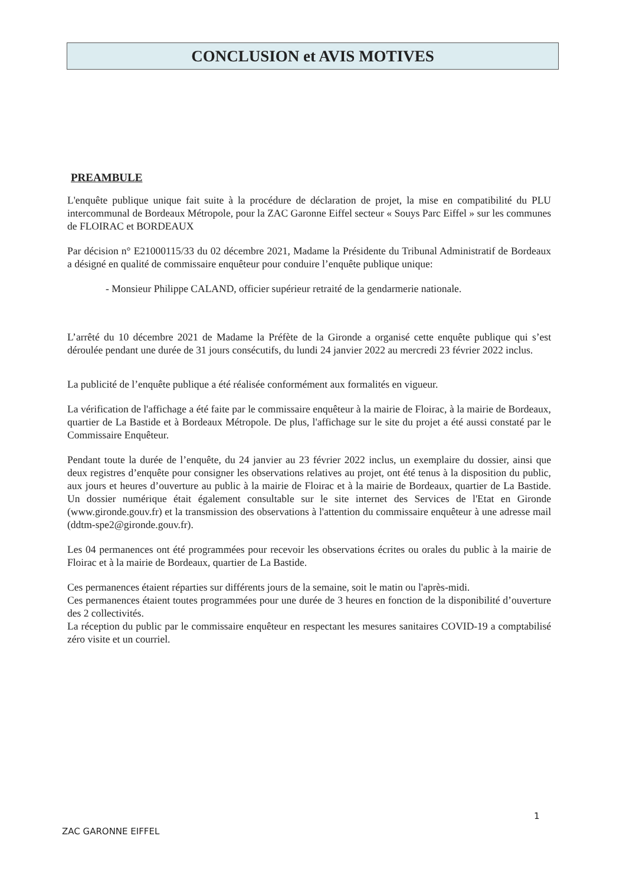CONCLUSION et AVIS MOTIVES
PREAMBULE
L'enquête publique unique fait suite à la procédure de déclaration de projet, la mise en compatibilité du PLU intercommunal de Bordeaux Métropole, pour la ZAC Garonne Eiffel secteur « Souys Parc Eiffel » sur les communes de FLOIRAC et BORDEAUX
Par décision n° E21000115/33 du 02 décembre 2021, Madame la Présidente du Tribunal Administratif de Bordeaux a désigné en qualité de commissaire enquêteur pour conduire l’enquête publique unique:
- Monsieur Philippe CALAND, officier supérieur retraité de la gendarmerie nationale.
L’arrêté du 10 décembre 2021 de Madame la Préfète de la Gironde a organisé cette enquête publique qui s’est déroulée pendant une durée de 31 jours consécutifs, du lundi 24 janvier 2022 au mercredi 23 février 2022 inclus.
La publicité de l’enquête publique a été réalisée conformément aux formalités en vigueur.
La vérification de l'affichage a été faite par le commissaire enquêteur à la mairie de Floirac, à la mairie de Bordeaux, quartier de La Bastide et à Bordeaux Métropole. De plus, l'affichage sur le site du projet a été aussi constaté par le Commissaire Enquêteur.
Pendant toute la durée de l’enquête, du 24 janvier au 23 février 2022 inclus, un exemplaire du dossier, ainsi que deux registres d’enquête pour consigner les observations relatives au projet, ont été tenus à la disposition du public, aux jours et heures d’ouverture au public à la mairie de Floirac et à la mairie de Bordeaux, quartier de La Bastide. Un dossier numérique était également consultable sur le site internet des Services de l'Etat en Gironde (www.gironde.gouv.fr) et la transmission des observations à l'attention du commissaire enquêteur à une adresse mail (ddtm-spe2@gironde.gouv.fr).
Les 04 permanences ont été programmées pour recevoir les observations écrites ou orales du public à la mairie de Floirac et à la mairie de Bordeaux, quartier de La Bastide.
Ces permanences étaient réparties sur différents jours de la semaine, soit le matin ou l'après-midi.
Ces permanences étaient toutes programmées pour une durée de 3 heures en fonction de la disponibilité d’ouverture des 2 collectivités.
La réception du public par le commissaire enquêteur en respectant les mesures sanitaires COVID-19 a comptabilisé zéro visite et un courriel.
1
ZAC GARONNE EIFFEL